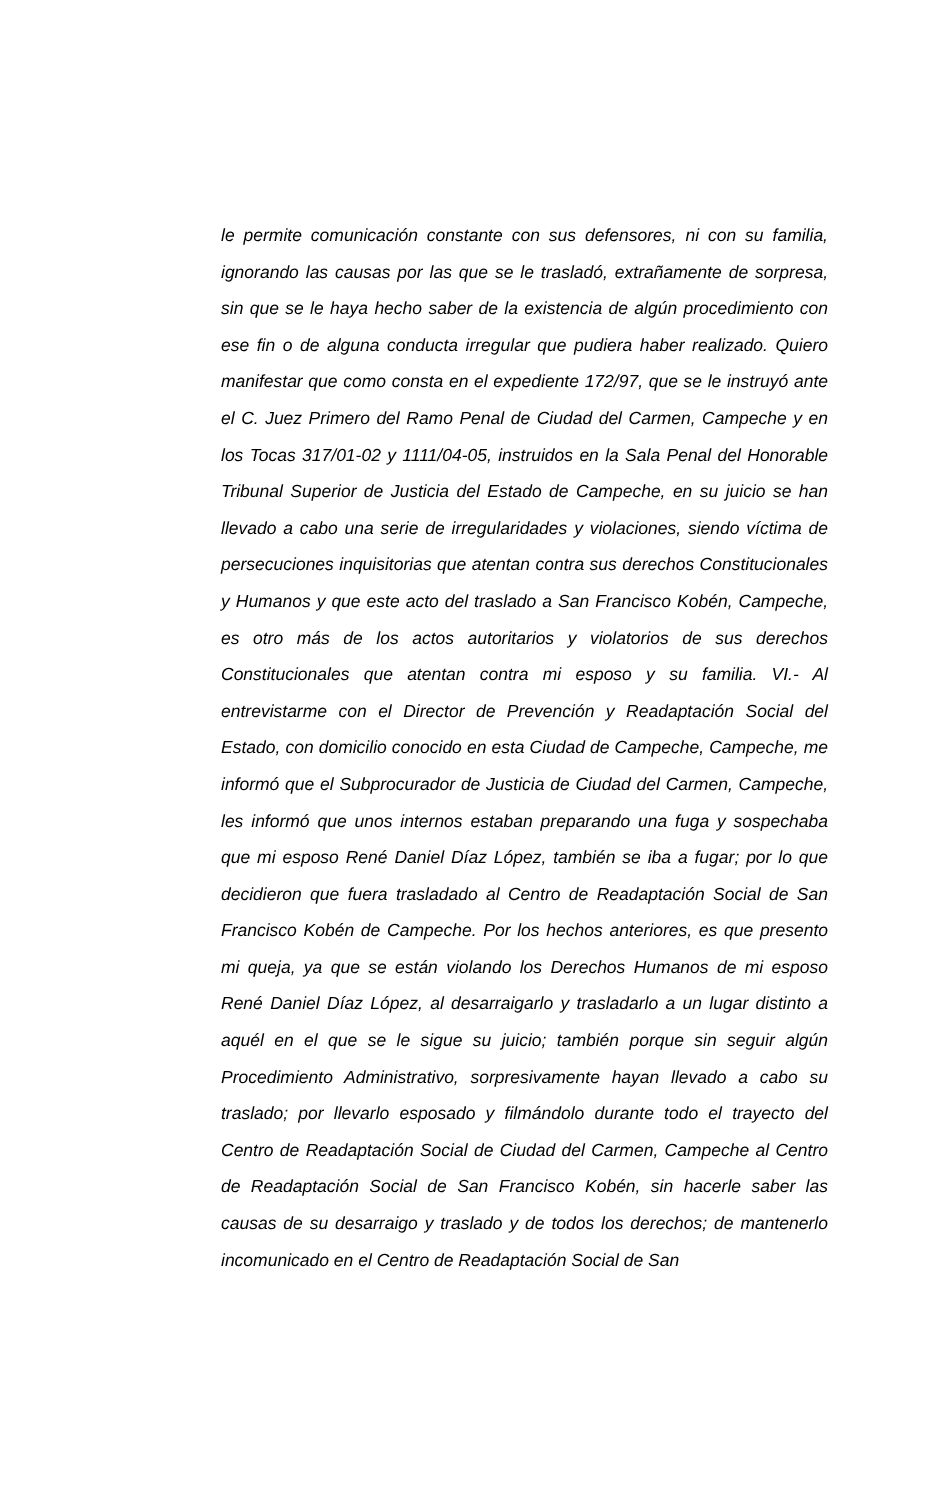le permite comunicación constante con sus defensores, ni con su familia, ignorando las causas por las que se le trasladó, extrañamente de sorpresa, sin que se le haya hecho saber de la existencia de algún procedimiento con ese fin o de alguna conducta irregular que pudiera haber realizado. Quiero manifestar que como consta en el expediente 172/97, que se le instruyó ante el C. Juez Primero del Ramo Penal de Ciudad del Carmen, Campeche y en los Tocas 317/01-02 y 1111/04-05, instruidos en la Sala Penal del Honorable Tribunal Superior de Justicia del Estado de Campeche, en su juicio se han llevado a cabo una serie de irregularidades y violaciones, siendo víctima de persecuciones inquisitorias que atentan contra sus derechos Constitucionales y Humanos y que este acto del traslado a San Francisco Kobén, Campeche, es otro más de los actos autoritarios y violatorios de sus derechos Constitucionales que atentan contra mi esposo y su familia. VI.- Al entrevistarme con el Director de Prevención y Readaptación Social del Estado, con domicilio conocido en esta Ciudad de Campeche, Campeche, me informó que el Subprocurador de Justicia de Ciudad del Carmen, Campeche, les informó que unos internos estaban preparando una fuga y sospechaba que mi esposo René Daniel Díaz López, también se iba a fugar; por lo que decidieron que fuera trasladado al Centro de Readaptación Social de San Francisco Kobén de Campeche. Por los hechos anteriores, es que presento mi queja, ya que se están violando los Derechos Humanos de mi esposo René Daniel Díaz López, al desarraigarlo y trasladarlo a un lugar distinto a aquél en el que se le sigue su juicio; también porque sin seguir algún Procedimiento Administrativo, sorpresivamente hayan llevado a cabo su traslado; por llevarlo esposado y filmándolo durante todo el trayecto del Centro de Readaptación Social de Ciudad del Carmen, Campeche al Centro de Readaptación Social de San Francisco Kobén, sin hacerle saber las causas de su desarraigo y traslado y de todos los derechos; de mantenerlo incomunicado en el Centro de Readaptación Social de San